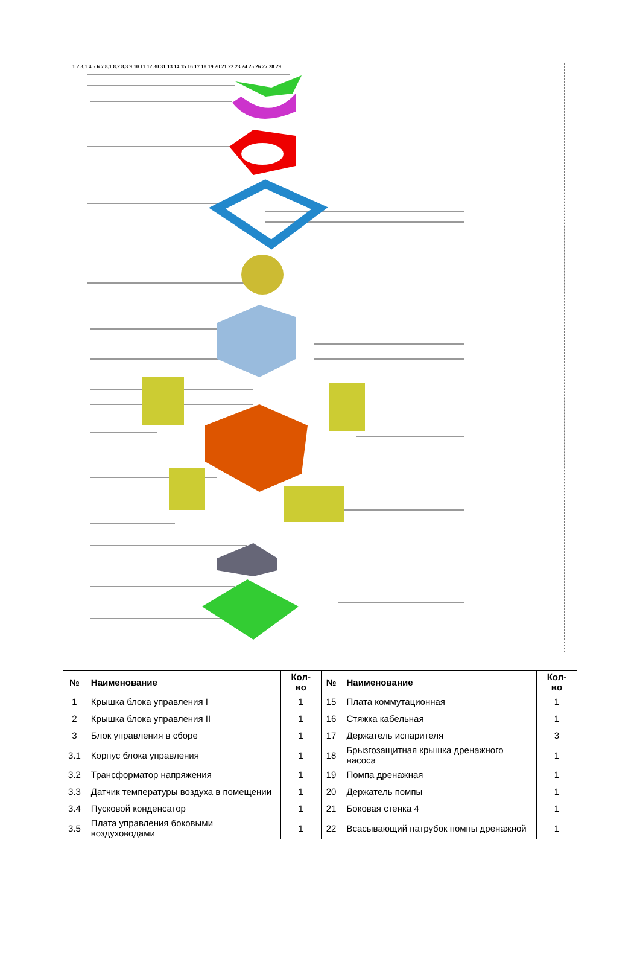1 2 3.1 4 5 6 7 8.1 8.2 8.3 9 10 11 12 30 31 13 14 15 16 17 18 19 20 21 22 23 24 25 26 27 28 29
| № | Наименование | Кол-во | № | Наименование | Кол-во |
| --- | --- | --- | --- | --- | --- |
| 1 | Крышка блока управления I | 1 | 15 | Плата коммутационная | 1 |
| 2 | Крышка блока управления II | 1 | 16 | Стяжка кабельная | 1 |
| 3 | Блок управления в сборе | 1 | 17 | Держатель испарителя | 3 |
| 3.1 | Корпус блока управления | 1 | 18 | Брызгозащитная крышка дренажного насоса | 1 |
| 3.2 | Трансформатор напряжения | 1 | 19 | Помпа дренажная | 1 |
| 3.3 | Датчик температуры воздуха в помещении | 1 | 20 | Держатель помпы | 1 |
| 3.4 | Пусковой конденсатор | 1 | 21 | Боковая стенка 4 | 1 |
| 3.5 | Плата управления боковыми воздуховодами | 1 | 22 | Всасывающий патрубок помпы дренажной | 1 |